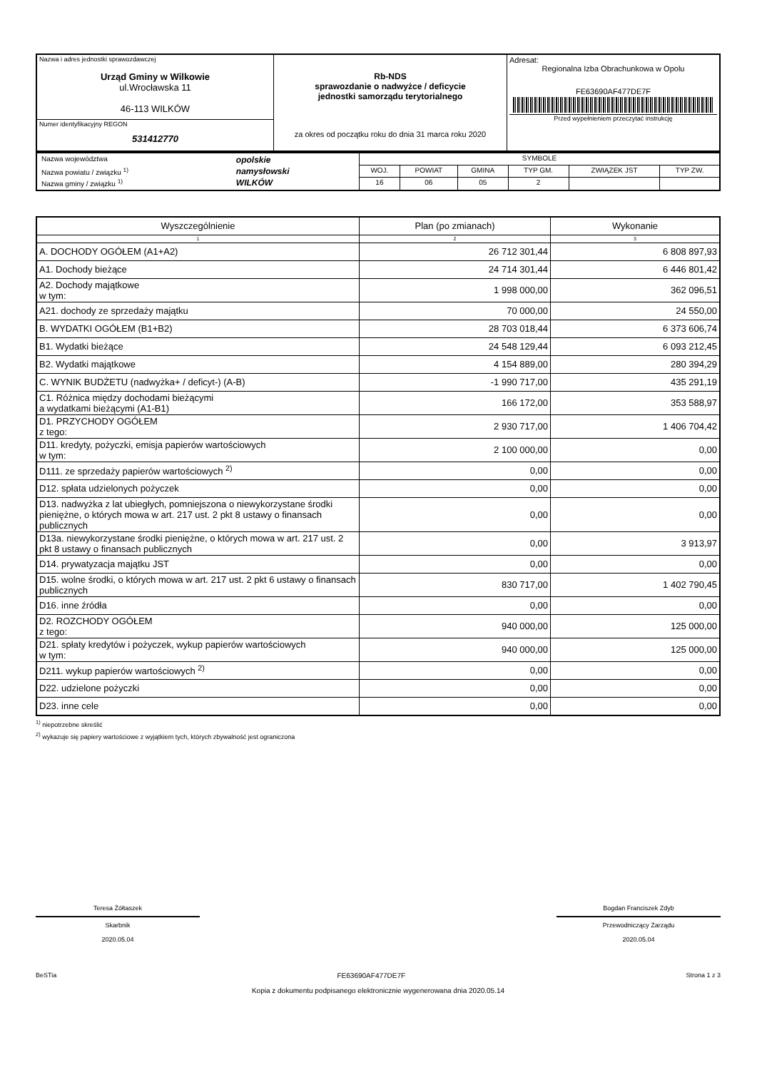| Nazwa i adres jednostki sprawozdawczej Urząd Gminy w Wilkowie ul.Wrocławska 11 46-113 WILKÓW | Rb-NDS sprawozdanie o nadwyżce / deficycie jednostki samorządu terytorialnego za okres od początku roku do dnia 31 marca roku 2020 | Adresat: Regionalna Izba Obrachunkowa w Opolu FE63690AF477DE7F Przed wypełnieniem przeczytać instrukcję |
| Numer identyfikacyjny REGON 531412770 | | |
| / Nazwa województwa / opolskie / / Nazwa powiatu / związku <sup>1)</sup> / namysłowski / / Nazwa gminy / związku <sup>1)</sup> / WILKÓW / | SYMBOLE | | | | | |
| | WOJ. | POWIAT | GMINA | TYP GM. | ZWIĄZEK JST | TYP ZW. |
| | 16 | 06 | 05 | 2 | | |
| Wyszczególnienie | Plan (po zmianach) | Wykonanie |
| 1 | 2 | 3 |
| A. DOCHODY OGÓŁEM (A1+A2) | 26 712 301,44 | 6 808 897,93 |
| A1. Dochody bieżące | 24 714 301,44 | 6 446 801,42 |
| A2. Dochody majątkowe w tym: | 1 998 000,00 | 362 096,51 |
| A21. dochody ze sprzedaży majątku | 70 000,00 | 24 550,00 |
| B. WYDATKI OGÓŁEM (B1+B2) | 28 703 018,44 | 6 373 606,74 |
| B1. Wydatki bieżące | 24 548 129,44 | 6 093 212,45 |
| B2. Wydatki majątkowe | 4 154 889,00 | 280 394,29 |
| C. WYNIK BUDŻETU (nadwyżka+ / deficyt-) (A-B) | -1 990 717,00 | 435 291,19 |
| C1. Różnica między dochodami bieżącymi a wydatkami bieżącymi (A1-B1) | 166 172,00 | 353 588,97 |
| D1. PRZYCHODY OGÓŁEM z tego: | 2 930 717,00 | 1 406 704,42 |
| D11. kredyty, pożyczki, emisja papierów wartościowych w tym: | 2 100 000,00 | 0,00 |
| D111. ze sprzedaży papierów wartościowych <sup>2)</sup> | 0,00 | 0,00 |
| D12. spłata udzielonych pożyczek | 0,00 | 0,00 |
| D13. nadwyżka z lat ubiegłych, pomniejszona o niewykorzystane środki pieniężne, o których mowa w art. 217 ust. 2 pkt 8 ustawy o finansach publicznych | 0,00 | 0,00 |
| D13a. niewykorzystane środki pieniężne, o których mowa w art. 217 ust. 2 pkt 8 ustawy o finansach publicznych | 0,00 | 3 913,97 |
| D14. prywatyzacja majątku JST | 0,00 | 0,00 |
| D15. wolne środki, o których mowa w art. 217 ust. 2 pkt 6 ustawy o finansach publicznych | 830 717,00 | 1 402 790,45 |
| D16. inne źródła | 0,00 | 0,00 |
| D2. ROZCHODY OGÓŁEM z tego: | 940 000,00 | 125 000,00 |
| D21. spłaty kredytów i pożyczek, wykup papierów wartościowych w tym: | 940 000,00 | 125 000,00 |
| D211. wykup papierów wartościowych <sup>2)</sup> | 0,00 | 0,00 |
| D22. udzielone pożyczki | 0,00 | 0,00 |
| D23. inne cele | 0,00 | 0,00 |
<sup>1)</sup> niepotrzebne skreślić
<sup>2)</sup> wykazuje się papiery wartościowe z wyjątkiem tych, których zbywalność jest ograniczona
Teresa Żółtaszek
Skarbnik
2020.05.04
Bogdan Franciszek Zdyb
Przewodniczący Zarządu
2020.05.04
BeSTia FE63690AF477DE7F Strona 1 z 3
Kopia z dokumentu podpisanego elektronicznie wygenerowana dnia 2020.05.14